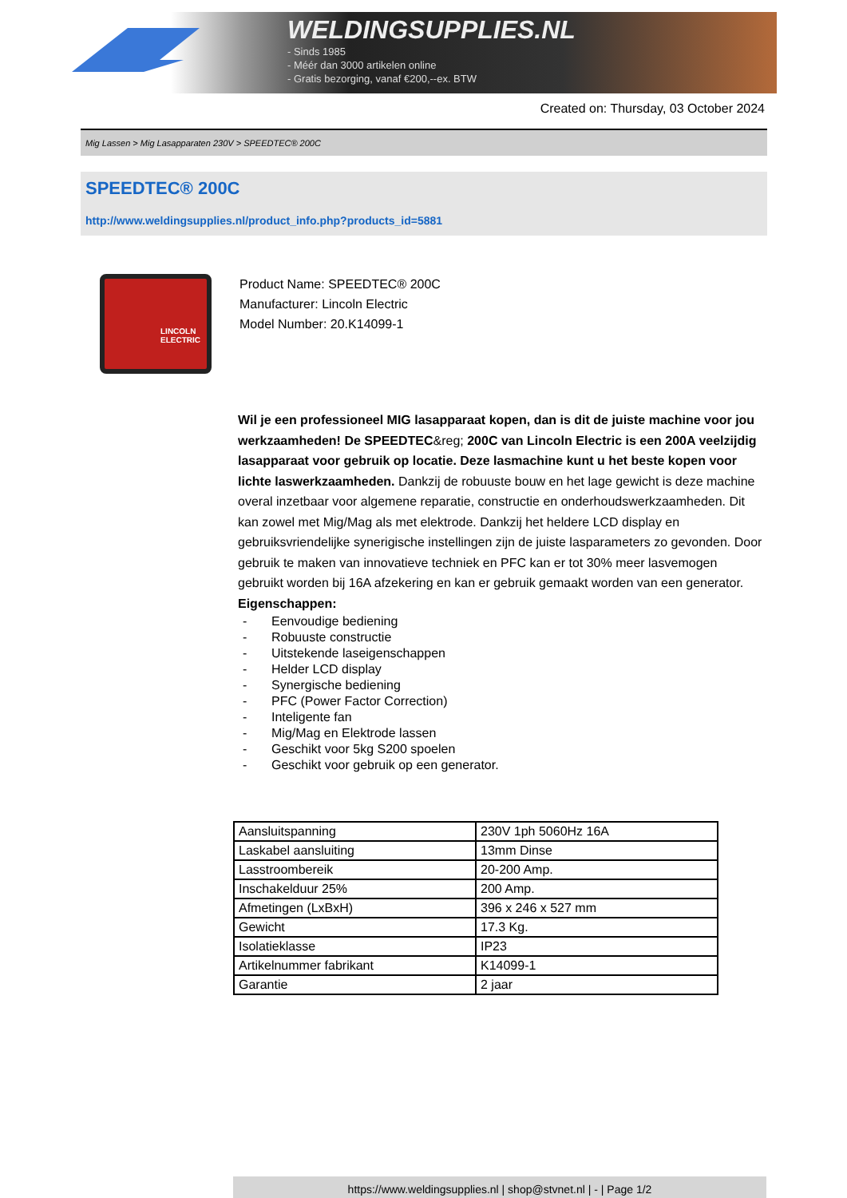WELDINGSUPPLIES.NL
- Sinds 1985
- Méér dan 3000 artikelen online
- Gratis bezorging, vanaf €200,--ex. BTW
Created on: Thursday, 03 October 2024
Mig Lassen > Mig Lasapparaten 230V > SPEEDTEC® 200C
SPEEDTEC® 200C
http://www.weldingsupplies.nl/product_info.php?products_id=5881
LINCOLN ELECTRIC
Product Name: SPEEDTEC® 200C
Manufacturer: Lincoln Electric
Model Number: 20.K14099-1
Wil je een professioneel MIG lasapparaat kopen, dan is dit de juiste machine voor jou werkzaamheden! De SPEEDTEC&reg; 200C van Lincoln Electric is een 200A veelzijdig lasapparaat voor gebruik op locatie. Deze lasmachine kunt u het beste kopen voor lichte laswerkzaamheden. Dankzij de robuuste bouw en het lage gewicht is deze machine overal inzetbaar voor algemene reparatie, constructie en onderhoudswerkzaamheden. Dit kan zowel met Mig/Mag als met elektrode. Dankzij het heldere LCD display en gebruiksvriendelijke synerigische instellingen zijn de juiste lasparameters zo gevonden. Door gebruik te maken van innovatieve techniek en PFC kan er tot 30% meer lasvemogen gebruikt worden bij 16A afzekering en kan er gebruik gemaakt worden van een generator.
Eigenschappen:
- Eenvoudige bediening
- Robuuste constructie
- Uitstekende laseigenschappen
- Helder LCD display
- Synergische bediening
- PFC (Power Factor Correction)
- Inteligente fan
- Mig/Mag en Elektrode lassen
- Geschikt voor 5kg S200 spoelen
- Geschikt voor gebruik op een generator.
| Aansluitspanning | 230V 1ph 5060Hz 16A |
| Laskabel aansluiting | 13mm Dinse |
| Lasstroombereik | 20-200 Amp. |
| Inschakelduur 25% | 200 Amp. |
| Afmetingen (LxBxH) | 396 x 246 x 527 mm |
| Gewicht | 17.3 Kg. |
| Isolatieklasse | IP23 |
| Artikelnummer fabrikant | K14099-1 |
| Garantie | 2 jaar |
https://www.weldingsupplies.nl | shop@stvnet.nl | - | Page 1/2